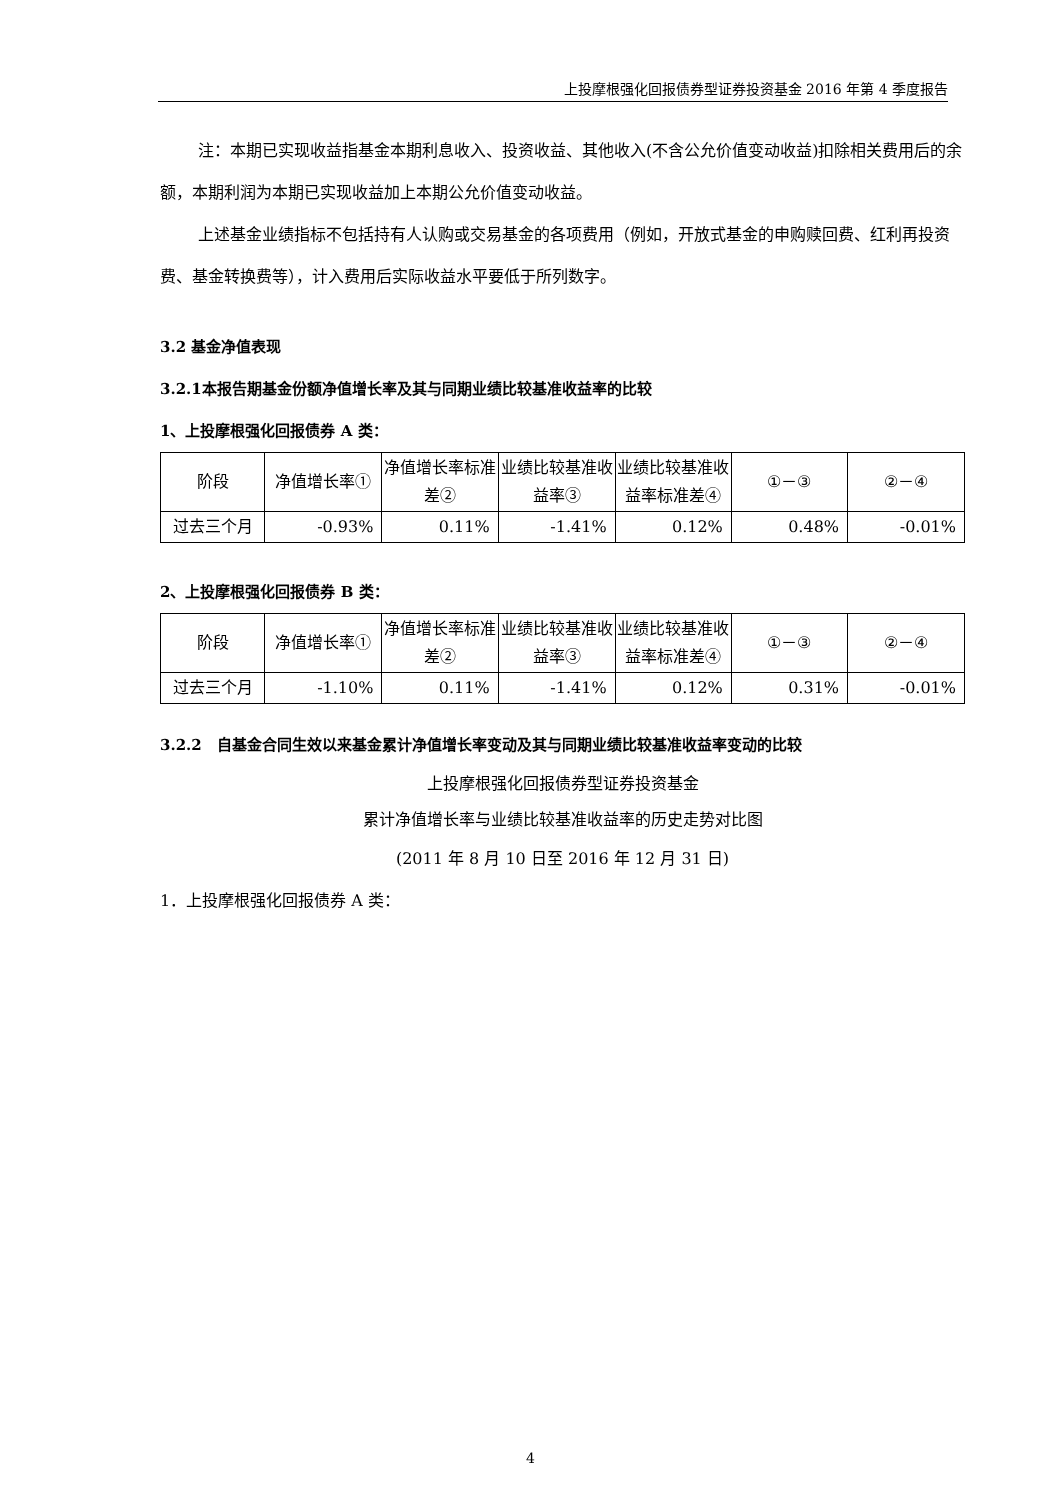上投摩根强化回报债券型证券投资基金 2016 年第 4 季度报告
注：本期已实现收益指基金本期利息收入、投资收益、其他收入(不含公允价值变动收益)扣除相关费用后的余额，本期利润为本期已实现收益加上本期公允价值变动收益。
上述基金业绩指标不包括持有人认购或交易基金的各项费用（例如，开放式基金的申购赎回费、红利再投资费、基金转换费等），计入费用后实际收益水平要低于所列数字。
3.2 基金净值表现
3.2.1本报告期基金份额净值增长率及其与同期业绩比较基准收益率的比较
1、上投摩根强化回报债券 A 类：
| 阶段 | 净值增长率① | 净值增长率标准差② | 业绩比较基准收益率③ | 业绩比较基准收益率标准差④ | ①－③ | ②－④ |
| 过去三个月 | -0.93% | 0.11% | -1.41% | 0.12% | 0.48% | -0.01% |
2、上投摩根强化回报债券 B 类：
| 阶段 | 净值增长率① | 净值增长率标准差② | 业绩比较基准收益率③ | 业绩比较基准收益率标准差④ | ①－③ | ②－④ |
| 过去三个月 | -1.10% | 0.11% | -1.41% | 0.12% | 0.31% | -0.01% |
3.2.2　自基金合同生效以来基金累计净值增长率变动及其与同期业绩比较基准收益率变动的比较
上投摩根强化回报债券型证券投资基金
累计净值增长率与业绩比较基准收益率的历史走势对比图
(2011 年 8 月 10 日至 2016 年 12 月 31 日)
1．上投摩根强化回报债券 A 类：
4